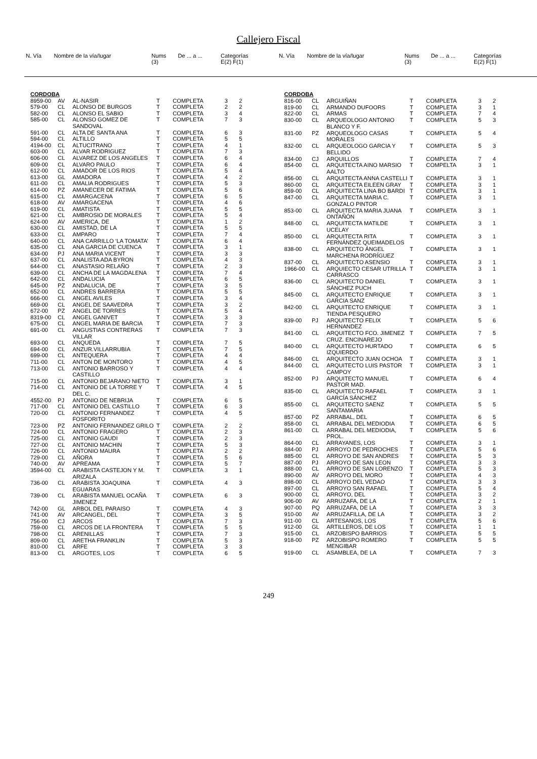Callejero Fiscal
| N. Vía | Nombre de la vía/lugar | Nums (3) | De ... a ... | Categorías E(2) F(1) |
| --- | --- | --- | --- | --- |
| N. Vía | Nombre de la vía/lugar | Nums (3) | De ... a ... | Categorías E(2) F(1) |
| --- | --- | --- | --- | --- |
| CORDOBA | | | | | | |
| 8959-00 | AV | AL-NASIR | T | COMPLETA | 3 | 2 |
| 579-00 | CL | ALONSO DE BURGOS | T | COMPLETA | 2 | 2 |
| 582-00 | CL | ALONSO EL SABIO | T | COMPLETA | 3 | 4 |
| 585-00 | CL | ALONSO GOMEZ DE SANDOVAL | T | COMPLETA | 7 | 3 |
| 591-00 | CL | ALTA DE SANTA ANA | T | COMPLETA | 6 | 3 |
| 594-00 | CL | ALTILLO | T | COMPLETA | 5 | 5 |
| 4194-00 | CL | ALTUCITRANO | T | COMPLETA | 4 | 1 |
| 603-00 | CL | ALVAR RODRIGUEZ | T | COMPLETA | 7 | 3 |
| 606-00 | CL | ALVAREZ DE LOS ANGELES | T | COMPLETA | 6 | 4 |
| 609-00 | CL | ALVARO PAULO | T | COMPLETA | 6 | 4 |
| 612-00 | CL | AMADOR DE LOS RIOS | T | COMPLETA | 5 | 4 |
| 613-00 | GL | AMADORA | T | COMPLETA | 4 | 2 |
| 611-00 | CL | AMALIA RODRIGUES | T | COMPLETA | 5 | 3 |
| 614-00 | PZ | AMANECER DE FATIMA | T | COMPLETA | 5 | 6 |
| 615-00 | CL | AMARGACENA | T | COMPLETA | 6 | 5 |
| 618-00 | AV | AMARGACENA | T | COMPLETA | 4 | 6 |
| 619-00 | CL | AMATISTA | T | COMPLETA | 5 | 5 |
| 621-00 | CL | AMBROSIO DE MORALES | T | COMPLETA | 5 | 4 |
| 624-00 | AV | AMERICA, DE | T | COMPLETA | 1 | 2 |
| 630-00 | CL | AMISTAD, DE LA | T | COMPLETA | 5 | 5 |
| 633-00 | CL | AMPARO | T | COMPLETA | 7 | 4 |
| 640-00 | CL | ANA CARRILLO ‘LA TOMATA’ | T | COMPLETA | 6 | 4 |
| 635-00 | CL | ANA GARCIA DE CUENCA | T | COMPLETA | 3 | 1 |
| 634-00 | PJ | ANA MARIA VICENT | T | COMPLETA | 3 | 3 |
| 637-00 | CL | ANALISTA ADA BYRON | T | COMPLETA | 4 | 3 |
| 644-00 | CL | ANASTASIO RELAÑO | T | COMPLETA | 2 | 3 |
| 639-00 | CL | ANCHA DE LA MAGDALENA | T | COMPLETA | 7 | 4 |
| 642-00 | CL | ANDALUCIA | T | COMPLETA | 6 | 5 |
| 645-00 | PZ | ANDALUCIA, DE | T | COMPLETA | 3 | 5 |
| 652-00 | CL | ANDRES BARRERA | T | COMPLETA | 5 | 5 |
| 666-00 | CL | ANGEL AVILES | T | COMPLETA | 3 | 4 |
| 669-00 | CL | ANGEL DE SAAVEDRA | T | COMPLETA | 3 | 2 |
| 672-00 | PZ | ANGEL DE TORRES | T | COMPLETA | 5 | 4 |
| 8319-00 | CL | ANGEL GANIVET | T | COMPLETA | 3 | 3 |
| 675-00 | CL | ANGEL MARIA DE BARCIA | T | COMPLETA | 7 | 3 |
| 691-00 | CL | ANGUSTIAS CONTRERAS VILLAR | T | COMPLETA | 7 | 3 |
| 693-00 | CL | ANQUEDA | T | COMPLETA | 7 | 5 |
| 694-00 | CL | ANZUR.VILLARRUBIA | T | COMPLETA | 7 | 5 |
| 699-00 | CL | ANTEQUERA | T | COMPLETA | 4 | 4 |
| 711-00 | CL | ANTON DE MONTORO | T | COMPLETA | 4 | 5 |
| 713-00 | CL | ANTONIO BARROSO Y CASTILLO | T | COMPLETA | 4 | 4 |
| 715-00 | CL | ANTONIO BEJARANO NIETO | T | COMPLETA | 3 | 1 |
| 714-00 | CL | ANTONIO DE LA TORRE Y DEL C. | T | COMPLETA | 4 | 5 |
| 4552-00 | PJ | ANTONIO DE NEBRIJA | T | COMPLETA | 6 | 5 |
| 717-00 | CL | ANTONIO DEL CASTILLO | T | COMPLETA | 6 | 3 |
| 720-00 | CL | ANTONIO FERNANDEZ FOSFORITO | T | COMPLETA | 4 | 5 |
| 723-00 | PZ | ANTONIO FERNANDEZ GRILO | T | COMPLETA | 2 | 2 |
| 724-00 | CL | ANTONIO FRAGERO | T | COMPLETA | 2 | 3 |
| 725-00 | CL | ANTONIO GAUDI | T | COMPLETA | 2 | 3 |
| 727-00 | CL | ANTONIO MACHIN | T | COMPLETA | 5 | 3 |
| 726-00 | CL | ANTONIO MAURA | T | COMPLETA | 2 | 2 |
| 729-00 | CL | AÑORA | T | COMPLETA | 5 | 6 |
| 740-00 | AV | APREAMA | T | COMPLETA | 5 | 7 |
| 3594-00 | CL | ARABISTA CASTEJON Y M. ARIZALA | T | COMPLETA | 3 | 1 |
| 736-00 | CL | ARABISTA JOAQUINA EGUARAS | T | COMPLETA | 4 | 3 |
| 739-00 | CL | ARABISTA MANUEL OCAÑA JIMENEZ | T | COMPLETA | 6 | 3 |
| 742-00 | GL | ARBOL DEL PARAISO | T | COMPLETA | 4 | 3 |
| 741-00 | AV | ARCANGEL, DEL | T | COMPLETA | 3 | 5 |
| 756-00 | CJ | ARCOS | T | COMPLETA | 7 | 3 |
| 759-00 | CL | ARCOS DE LA FRONTERA | T | COMPLETA | 5 | 5 |
| 798-00 | CL | ARENILLAS | T | COMPLETA | 7 | 3 |
| 809-00 | CL | ARETHA FRANKLIN | T | COMPLETA | 5 | 3 |
| 810-00 | CL | ARFE | T | COMPLETA | 3 | 3 |
| 813-00 | CL | ARGOTES, LOS | T | COMPLETA | 6 | 5 |
| CORDOBA | | | | | | |
| 816-00 | CL | ARGUIÑAN | T | COMPLETA | 3 | 2 |
| 819-00 | CL | ARMANDO DUFOORS | T | COMPLETA | 3 | 1 |
| 822-00 | CL | ARMAS | T | COMPLETA | 7 | 4 |
| 830-00 | CL | ARQUEOLOGO ANTONIO BLANCO Y F. | T | COMPLETA | 5 | 3 |
| 831-00 | PZ | ARQUEOLOGO CASAS MORALES | T | COMPLETA | 5 | 4 |
| 832-00 | CL | ARQUEOLOGO GARCIA Y BELLIDO | T | COMPLETA | 5 | 3 |
| 834-00 | CJ | ARQUILLOS | T | COMPLETA | 7 | 4 |
| 854-00 | CL | ARQUITECTA AINO MARSIO AALTO | T | COMPELTA | 3 | 1 |
| 856-00 | CL | ARQUITECTA ANNA CASTELLI | T | COMPLETA | 3 | 1 |
| 860-00 | CL | ARQUITECTA EILEEN GRAY | T | COMPLETA | 3 | 1 |
| 859-00 | CL | ARQUITECTA LINA BO BARDI | T | COMPLETA | 3 | 1 |
| 847-00 | CL | ARQUITECTA MARIA C. GONZALO PINTOR | T | COMPLETA | 3 | 1 |
| 853-00 | CL | ARQUITECTA MARIA JUANA ONTAÑÓN | T | COMPLETA | 3 | 1 |
| 848-00 | CL | ARQUITECTA MATILDE UCELAY | T | COMPLETA | 3 | 1 |
| 850-00 | CL | ARQUITECTA RITA FERNÁNDEZ QUEIMADELOS | T | COMPLETA | 3 | 1 |
| 838-00 | CL | ARQUITECTO ÁNGEL MARCHENA RODRÍGUEZ | T | COMPLETA | 3 | 1 |
| 837-00 | CL | ARQUITECTO ASENSIO | T | COMPLETA | 3 | 1 |
| 1966-00 | CL | ARQUIECTO CESAR UTRILLA CARRASCO | T | COMPLETA | 3 | 1 |
| 836-00 | CL | ARQUITECTO DANIEL SÁNCHEZ PUCH | T | COMPLETA | 3 | 1 |
| 845-00 | CL | ARQUITECTO ENRIQUE GARCIA SANZ | T | COMPLETA | 3 | 1 |
| 842-00 | CL | ARQUITECTO ENRIQUE TIENDA PESQUERO | T | COMPLETA | 3 | 1 |
| 839-00 | PJ | ARQUITECTO FELIX HERNANDEZ | T | COMPLETA | 5 | 6 |
| 841-00 | CL | ARQUITECTO FCO. JIMENEZ CRUZ. ENCINAREJO | T | COMPLETA | 7 | 5 |
| 840-00 | CL | ARQUITECTO HURTADO IZQUIERDO | T | COMPLETA | 6 | 5 |
| 846-00 | CL | ARQUITECTO JUAN OCHOA | T | COMPLETA | 3 | 1 |
| 844-00 | CL | ARQUITECTO LUIS PASTOR CAMPOY | T | COMPLETA | 3 | 1 |
| 852-00 | PJ | ARQUITECTO MANUEL PASTOR MAD. | T | COMPLETA | 6 | 4 |
| 835-00 | CL | ARQUITECTO RAFAEL GARCÍA SÁNCHEZ | T | COMPLETA | 3 | 1 |
| 855-00 | CL | ARQUITECTO SAENZ SANTAMARIA | T | COMPLETA | 5 | 5 |
| 857-00 | PZ | ARRABAL, DEL | T | COMPLETA | 6 | 5 |
| 858-00 | CL | ARRABAL DEL MEDIODIA | T | COMPLETA | 6 | 5 |
| 861-00 | CL | ARRABAL DEL MEDIODIA, PROL. | T | COMPLETA | 5 | 6 |
| 864-00 | CL | ARRAYANES, LOS | T | COMPLETA | 3 | 1 |
| 884-00 | PJ | ARROYO DE PEDROCHES | T | COMPLETA | 5 | 6 |
| 885-00 | CL | ARROYO DE SAN ANDRES | T | COMPLETA | 5 | 3 |
| 887-00 | PJ | ARROYO DE SAN LEON | T | COMPLETA | 3 | 3 |
| 888-00 | CL | ARROYO DE SAN LORENZO | T | COMPLETA | 5 | 3 |
| 890-00 | AV | ARROYO DEL MORO | T | COMPLETA | 4 | 3 |
| 898-00 | CL | ARROYO DEL VEDAO | T | COMPLETA | 3 | 3 |
| 897-00 | CL | ARROYO SAN RAFAEL | T | COMPLETA | 5 | 4 |
| 900-00 | CL | ARROYO, DEL | T | COMPLETA | 3 | 2 |
| 906-00 | AV | ARRUZAFA, DE LA | T | COMPLETA | 2 | 1 |
| 907-00 | PQ | ARRUZAFA, DE LA | T | COMPLETA | 3 | 3 |
| 910-00 | AV | ARRUZAFILLA, DE LA | T | COMPLETA | 3 | 2 |
| 911-00 | CL | ARTESANOS, LOS | T | COMPLETA | 5 | 6 |
| 912-00 | GL | ARTILLEROS, DE LOS | T | COMPLETA | 1 | 1 |
| 915-00 | CL | ARZOBISPO BARRIOS | T | COMPLETA | 5 | 5 |
| 918-00 | PZ | ARZOBISPO ROMERO MENGIBAR | T | COMPLETA | 5 | 5 |
| 919-00 | CL | ASAMBLEA, DE LA | T | COMPLETA | 7 | 3 |
249